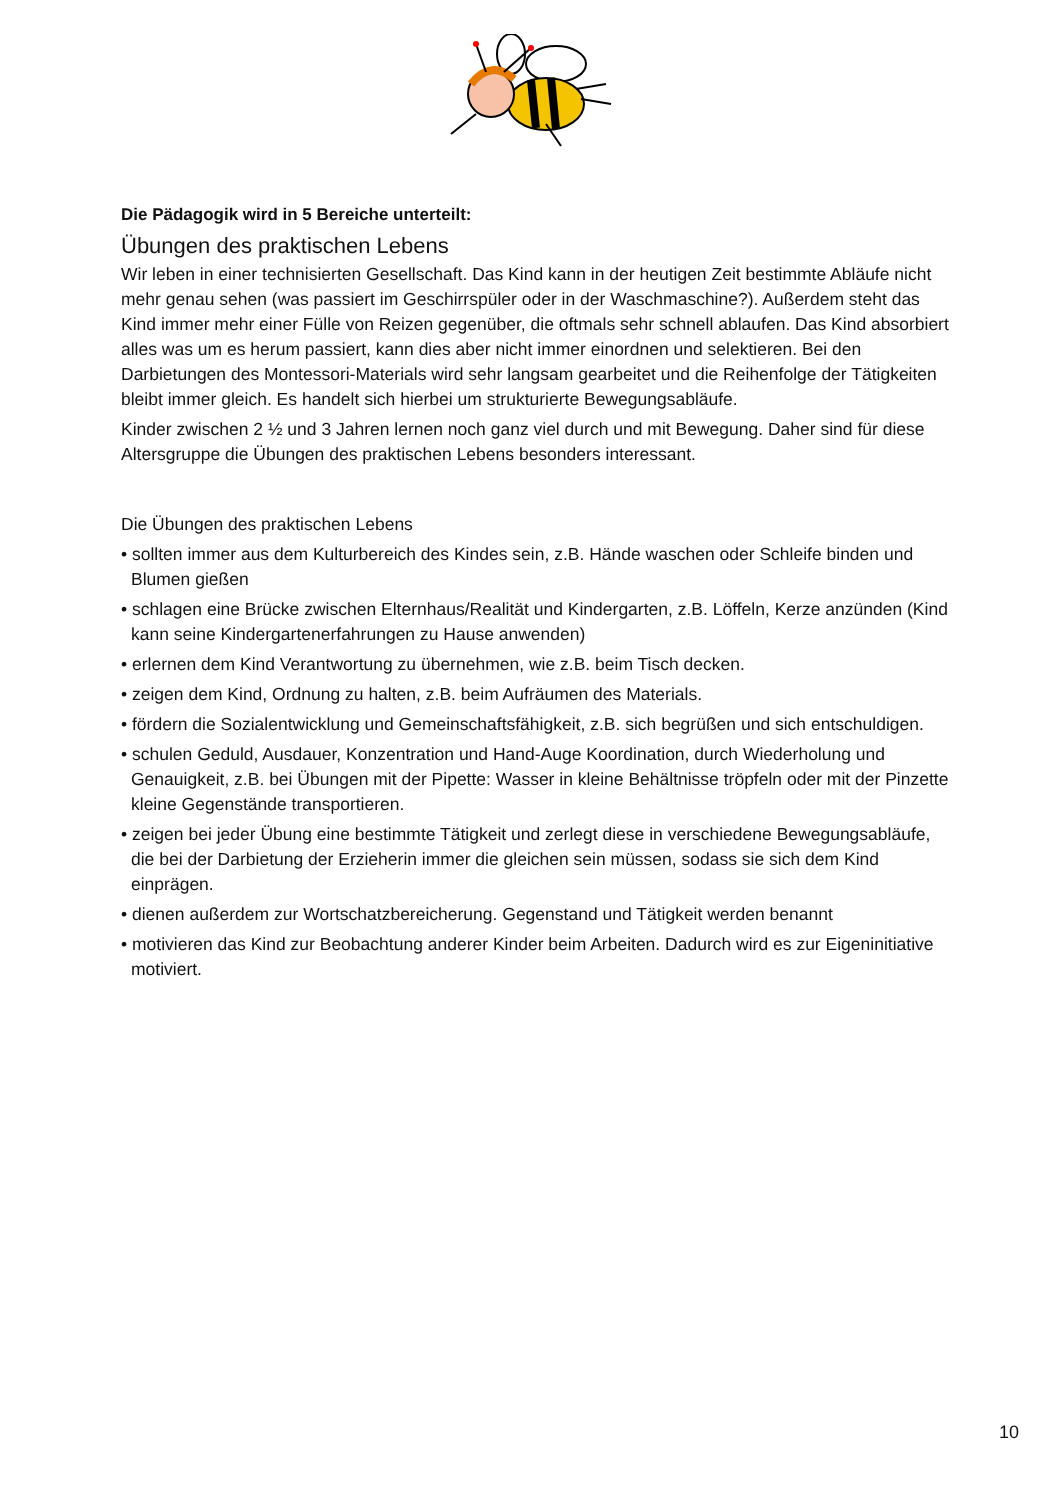Die Pädagogik wird in 5 Bereiche unterteilt:
Übungen des praktischen Lebens
Wir leben in einer technisierten Gesellschaft. Das Kind kann in der heutigen Zeit bestimmte Abläufe nicht mehr genau sehen (was passiert im Geschirrspüler oder in der Waschmaschine?). Außerdem steht das Kind immer mehr einer Fülle von Reizen gegenüber, die oftmals sehr schnell ablaufen. Das Kind absorbiert alles was um es herum passiert, kann dies aber nicht immer einordnen und selektieren. Bei den Darbietungen des Montessori-Materials wird sehr langsam gearbeitet und die Reihenfolge der Tätigkeiten bleibt immer gleich. Es handelt sich hierbei um strukturierte Bewegungsabläufe.
Kinder zwischen 2 ½ und 3 Jahren lernen noch ganz viel durch und mit Bewegung. Daher sind für diese Altersgruppe die Übungen des praktischen Lebens besonders interessant.
Die Übungen des praktischen Lebens
• sollten immer aus dem Kulturbereich des Kindes sein, z.B. Hände waschen oder Schleife binden und Blumen gießen
• schlagen eine Brücke zwischen Elternhaus/Realität und Kindergarten, z.B. Löffeln, Kerze anzünden (Kind kann seine Kindergartenerfahrungen zu Hause anwenden)
• erlernen dem Kind Verantwortung zu übernehmen, wie z.B. beim Tisch decken.
• zeigen dem Kind, Ordnung zu halten, z.B. beim Aufräumen des Materials.
• fördern die Sozialentwicklung und Gemeinschaftsfähigkeit, z.B. sich begrüßen und sich entschuldigen.
• schulen Geduld, Ausdauer, Konzentration und Hand-Auge Koordination, durch Wiederholung und Genauigkeit, z.B. bei Übungen mit der Pipette: Wasser in kleine Behältnisse tröpfeln oder mit der Pinzette kleine Gegenstände transportieren.
• zeigen bei jeder Übung eine bestimmte Tätigkeit und zerlegt diese in verschiedene Bewegungsabläufe, die bei der Darbietung der Erzieherin immer die gleichen sein müssen, sodass sie sich dem Kind einprägen.
• dienen außerdem zur Wortschatzbereicherung. Gegenstand und Tätigkeit werden benannt
• motivieren das Kind zur Beobachtung anderer Kinder beim Arbeiten. Dadurch wird es zur Eigeninitiative motiviert.
10